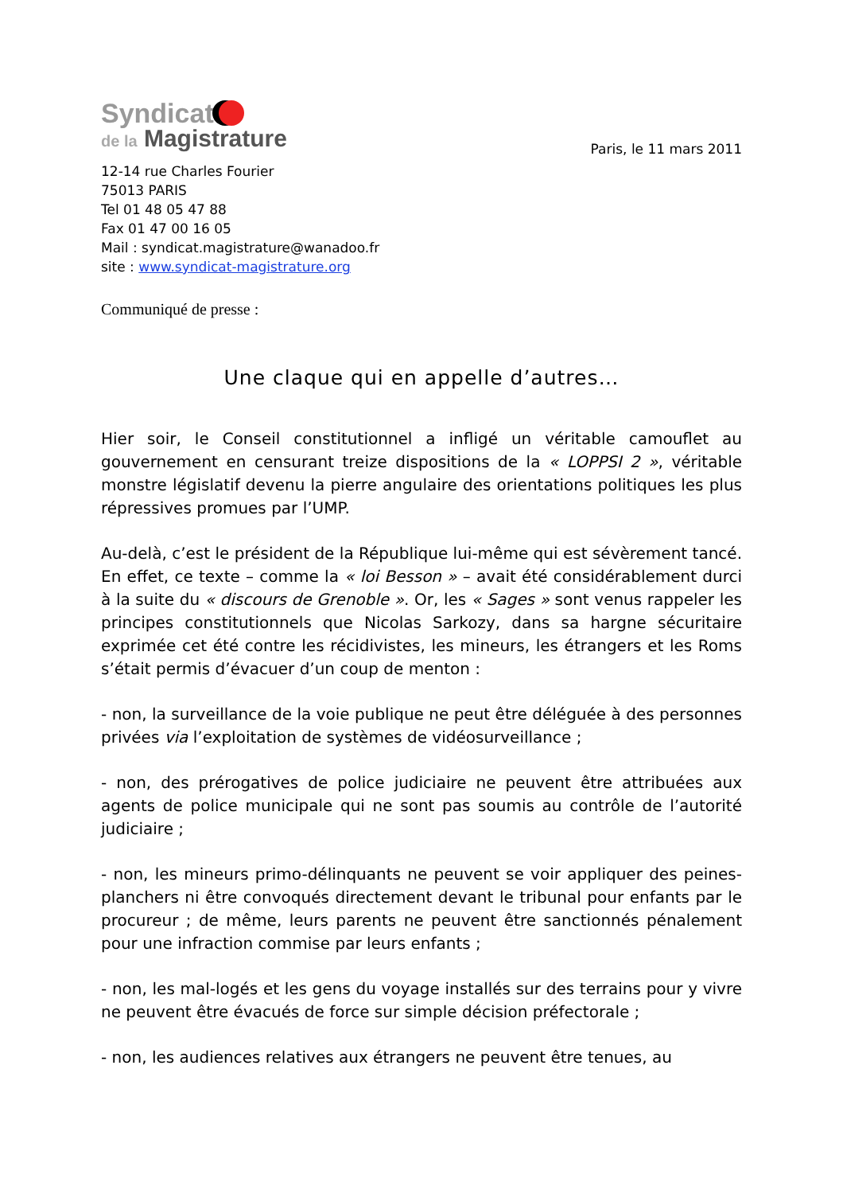Syndicat
de la Magistrature
Paris, le 11 mars 2011
12-14 rue Charles Fourier
75013 PARIS
Tel 01 48 05 47 88
Fax 01 47 00 16 05
Mail : syndicat.magistrature@wanadoo.fr
site : www.syndicat-magistrature.org
Communiqué de presse :
Une claque qui en appelle d’autres…
Hier soir, le Conseil constitutionnel a infligé un véritable camouflet au gouvernement en censurant treize dispositions de la « LOPPSI 2 », véritable monstre législatif devenu la pierre angulaire des orientations politiques les plus répressives promues par l’UMP.
Au-delà, c’est le président de la République lui-même qui est sévèrement tancé. En effet, ce texte – comme la « loi Besson » – avait été considérablement durci à la suite du « discours de Grenoble ». Or, les « Sages » sont venus rappeler les principes constitutionnels que Nicolas Sarkozy, dans sa hargne sécuritaire exprimée cet été contre les récidivistes, les mineurs, les étrangers et les Roms s’était permis d’évacuer d’un coup de menton :
- non, la surveillance de la voie publique ne peut être déléguée à des personnes privées via l’exploitation de systèmes de vidéosurveillance ;
- non, des prérogatives de police judiciaire ne peuvent être attribuées aux agents de police municipale qui ne sont pas soumis au contrôle de l’autorité judiciaire ;
- non, les mineurs primo-délinquants ne peuvent se voir appliquer des peines-planchers ni être convoqués directement devant le tribunal pour enfants par le procureur ; de même, leurs parents ne peuvent être sanctionnés pénalement pour une infraction commise par leurs enfants ;
- non, les mal-logés et les gens du voyage installés sur des terrains pour y vivre ne peuvent être évacués de force sur simple décision préfectorale ;
- non, les audiences relatives aux étrangers ne peuvent être tenues, au